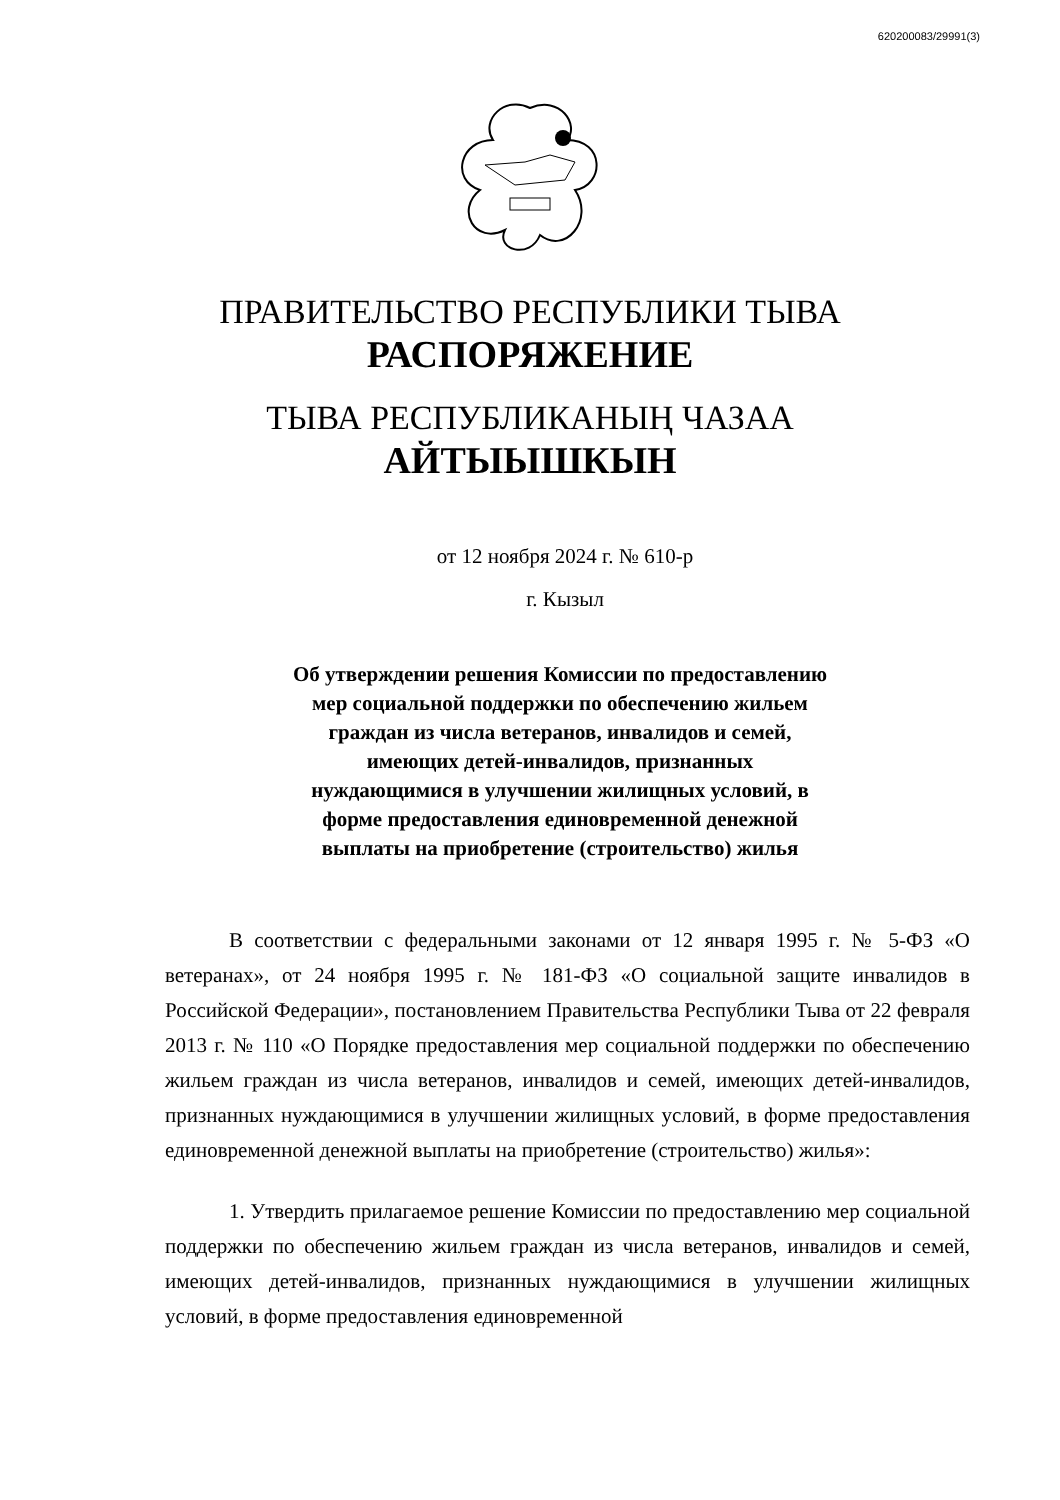620200083/29991(3)
ПРАВИТЕЛЬСТВО РЕСПУБЛИКИ ТЫВА
РАСПОРЯЖЕНИЕ
ТЫВА РЕСПУБЛИКАНЫҢ ЧАЗАА
АЙТЫЫШКЫН
от 12 ноября 2024 г. № 610-р
г. Кызыл
Об утверждении решения Комиссии по предоставлению мер социальной поддержки по обеспечению жильем граждан из числа ветеранов, инвалидов и семей, имеющих детей-инвалидов, признанных нуждающимися в улучшении жилищных условий, в форме предоставления единовременной денежной выплаты на приобретение (строительство) жилья
В соответствии с федеральными законами от 12 января 1995 г. № 5-ФЗ «О ветеранах», от 24 ноября 1995 г. № 181-ФЗ «О социальной защите инвалидов в Российской Федерации», постановлением Правительства Республики Тыва от 22 февраля 2013 г. № 110 «О Порядке предоставления мер социальной поддержки по обеспечению жильем граждан из числа ветеранов, инвалидов и семей, имеющих детей-инвалидов, признанных нуждающимися в улучшении жилищных условий, в форме предоставления единовременной денежной выплаты на приобретение (строительство) жилья»:
1. Утвердить прилагаемое решение Комиссии по предоставлению мер социальной поддержки по обеспечению жильем граждан из числа ветеранов, инвалидов и семей, имеющих детей-инвалидов, признанных нуждающимися в улучшении жилищных условий, в форме предоставления единовременной